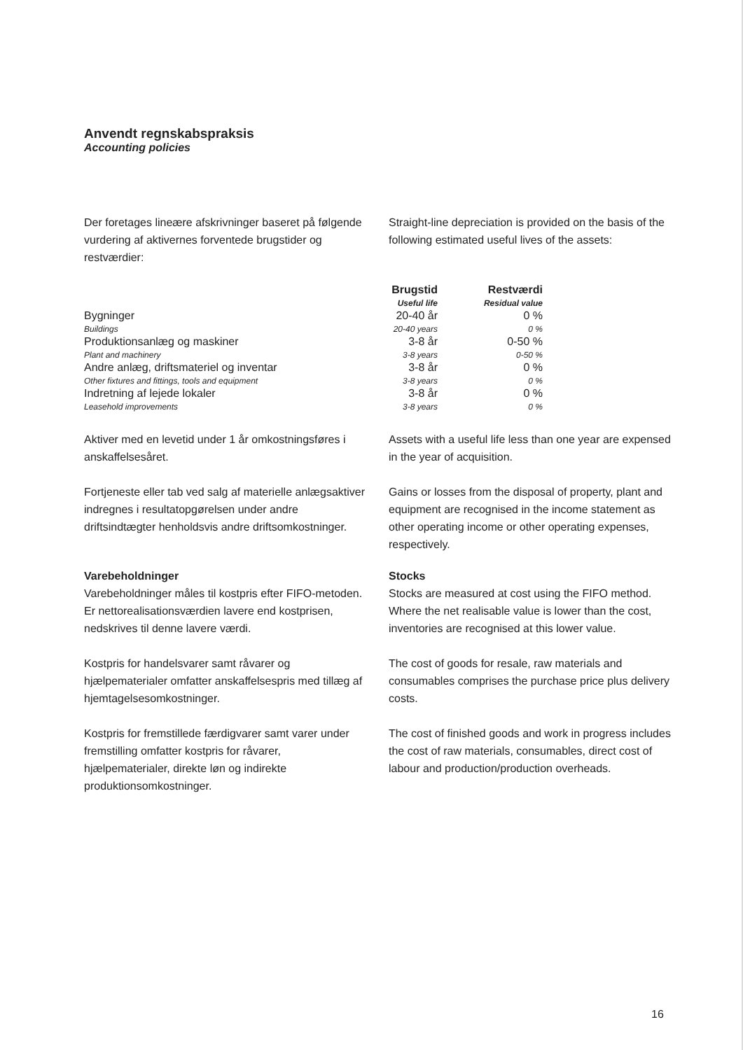Anvendt regnskabspraksis
Accounting policies
Der foretages lineære afskrivninger baseret på følgende vurdering af aktivernes forventede brugstider og restværdier:
Straight-line depreciation is provided on the basis of the following estimated useful lives of the assets:
| | Brugstid Useful life | Restværdi Residual value |
| --- | --- | --- |
| Bygninger Buildings | 20-40 år 20-40 years | 0 % 0 % |
| Produktionsanlæg og maskiner Plant and machinery | 3-8 år 3-8 years | 0-50 % 0-50 % |
| Andre anlæg, driftsmateriel og inventar Other fixtures and fittings, tools and equipment | 3-8 år 3-8 years | 0 % 0 % |
| Indretning af lejede lokaler Leasehold improvements | 3-8 år 3-8 years | 0 % 0 % |
Aktiver med en levetid under 1 år omkostningsføres i anskaffelsesåret.
Assets with a useful life less than one year are expensed in the year of acquisition.
Fortjeneste eller tab ved salg af materielle anlægsaktiver indregnes i resultatopgørelsen under andre driftsindtægter henholdsvis andre driftsomkostninger.
Gains or losses from the disposal of property, plant and equipment are recognised in the income statement as other operating income or other operating expenses, respectively.
Varebeholdninger
Varebeholdninger måles til kostpris efter FIFO-metoden. Er nettorealisationsværdien lavere end kostprisen, nedskrives til denne lavere værdi.
Stocks
Stocks are measured at cost using the FIFO method. Where the net realisable value is lower than the cost, inventories are recognised at this lower value.
Kostpris for handelsvarer samt råvarer og hjælpematerialer omfatter anskaffelsespris med tillæg af hjemtagelsesomkostninger.
The cost of goods for resale, raw materials and consumables comprises the purchase price plus delivery costs.
Kostpris for fremstillede færdigvarer samt varer under fremstilling omfatter kostpris for råvarer, hjælpematerialer, direkte løn og indirekte produktionsomkostninger.
The cost of finished goods and work in progress includes the cost of raw materials, consumables, direct cost of labour and production/production overheads.
16